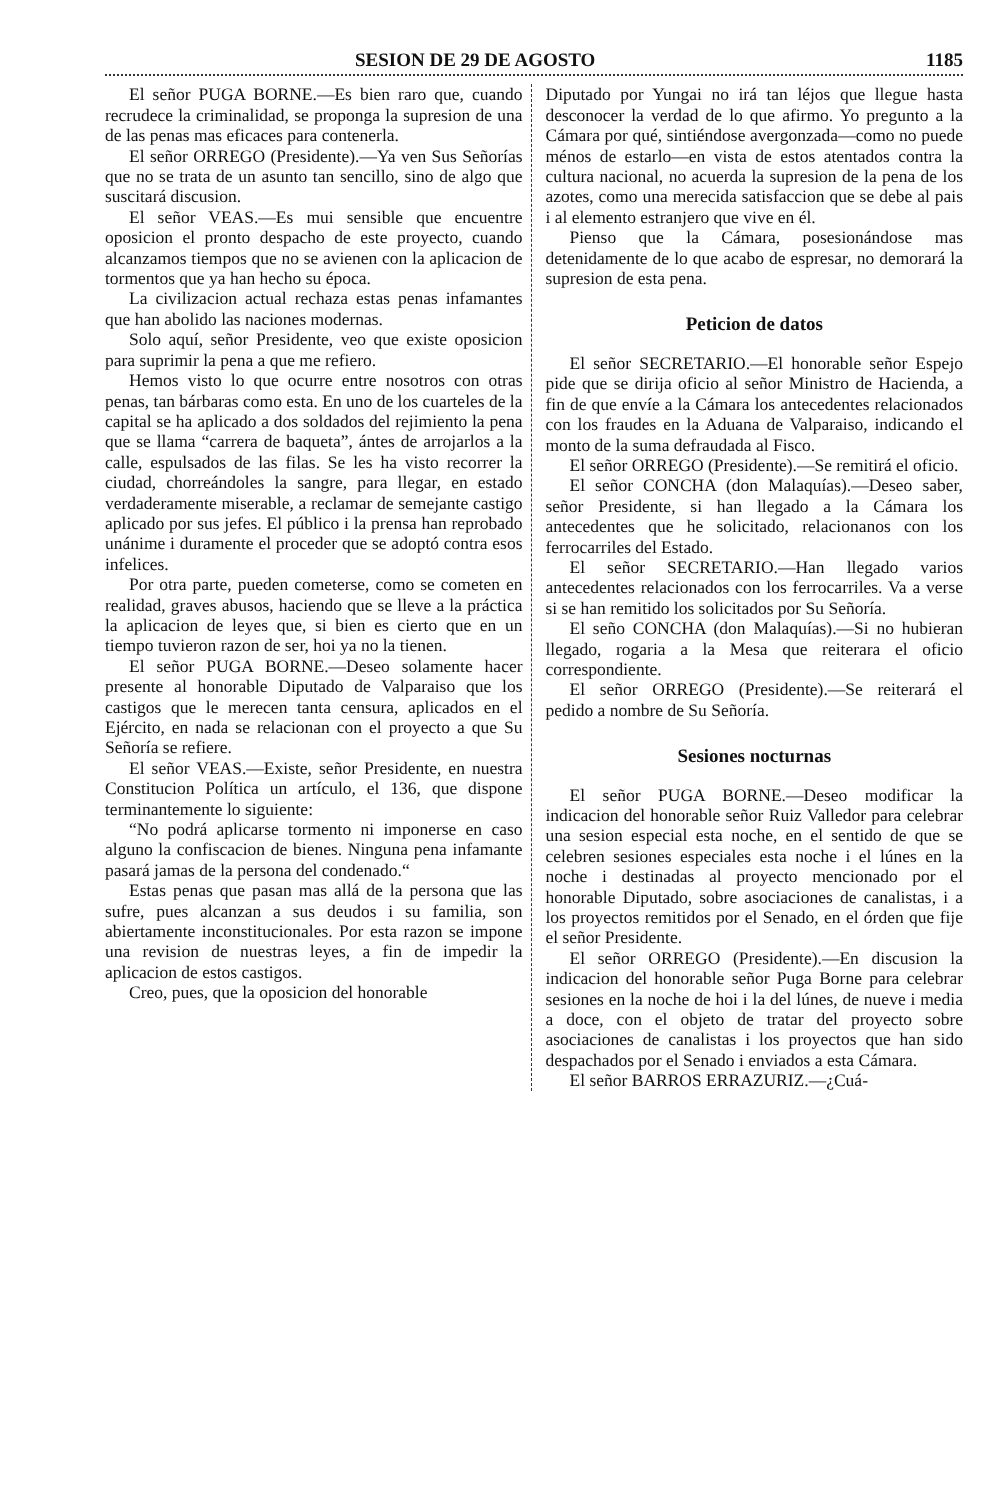SESION DE 29 DE AGOSTO 1185
El señor PUGA BORNE.—Es bien raro que, cuando recrudece la criminalidad, se proponga la supresion de una de las penas mas eficaces para contenerla.
El señor ORREGO (Presidente).—Ya ven Sus Señorías que no se trata de un asunto tan sencillo, sino de algo que suscitará discusion.
El señor VEAS.—Es mui sensible que encuentre oposicion el pronto despacho de este proyecto, cuando alcanzamos tiempos que no se avienen con la aplicacion de tormentos que ya han hecho su época.
La civilizacion actual rechaza estas penas infamantes que han abolido las naciones modernas.
Solo aquí, señor Presidente, veo que existe oposicion para suprimir la pena a que me refiero.
Hemos visto lo que ocurre entre nosotros con otras penas, tan bárbaras como esta. En uno de los cuarteles de la capital se ha aplicado a dos soldados del rejimiento la pena que se llama “carrera de baqueta”, ántes de arrojarlos a la calle, espulsados de las filas. Se les ha visto recorrer la ciudad, chorreándoles la sangre, para llegar, en estado verdaderamente miserable, a reclamar de semejante castigo aplicado por sus jefes. El público i la prensa han reprobado unánime i duramente el proceder que se adoptó contra esos infelices.
Por otra parte, pueden cometerse, como se cometen en realidad, graves abusos, haciendo que se lleve a la práctica la aplicacion de leyes que, si bien es cierto que en un tiempo tuvieron razon de ser, hoi ya no la tienen.
El señor PUGA BORNE.—Deseo solamente hacer presente al honorable Diputado de Valparaiso que los castigos que le merecen tanta censura, aplicados en el Ejército, en nada se relacionan con el proyecto a que Su Señoría se refiere.
El señor VEAS.—Existe, señor Presidente, en nuestra Constitucion Política un artículo, el 136, que dispone terminantemente lo siguiente:
“No podrá aplicarse tormento ni imponerse en caso alguno la confiscacion de bienes. Ninguna pena infamante pasará jamas de la persona del condenado.“
Estas penas que pasan mas allá de la persona que las sufre, pues alcanzan a sus deudos i su familia, son abiertamente inconstitucionales. Por esta razon se impone una revision de nuestras leyes, a fin de impedir la aplicacion de estos castigos.
Creo, pues, que la oposicion del honorable
Diputado por Yungai no irá tan léjos que llegue hasta desconocer la verdad de lo que afirmo. Yo pregunto a la Cámara por qué, sintiéndose avergonzada—como no puede ménos de estarlo—en vista de estos atentados contra la cultura nacional, no acuerda la supresion de la pena de los azotes, como una merecida satisfaccion que se debe al pais i al elemento estranjero que vive en él.
Pienso que la Cámara, posesionándose mas detenidamente de lo que acabo de espresar, no demorará la supresion de esta pena.
Peticion de datos
El señor SECRETARIO.—El honorable señor Espejo pide que se dirija oficio al señor Ministro de Hacienda, a fin de que envíe a la Cámara los antecedentes relacionados con los fraudes en la Aduana de Valparaiso, indicando el monto de la suma defraudada al Fisco.
El señor ORREGO (Presidente).—Se remitirá el oficio.
El señor CONCHA (don Malaquías).—Deseo saber, señor Presidente, si han llegado a la Cámara los antecedentes que he solicitado, relacionanos con los ferrocarriles del Estado.
El señor SECRETARIO.—Han llegado varios antecedentes relacionados con los ferrocarriles. Va a verse si se han remitido los solicitados por Su Señoría.
El seño CONCHA (don Malaquías).—Si no hubieran llegado, rogaria a la Mesa que reiterara el oficio correspondiente.
El señor ORREGO (Presidente).—Se reiterará el pedido a nombre de Su Señoría.
Sesiones nocturnas
El señor PUGA BORNE.—Deseo modificar la indicacion del honorable señor Ruiz Valledor para celebrar una sesion especial esta noche, en el sentido de que se celebren sesiones especiales esta noche i el lúnes en la noche i destinadas al proyecto mencionado por el honorable Diputado, sobre asociaciones de canalistas, i a los proyectos remitidos por el Senado, en el órden que fije el señor Presidente.
El señor ORREGO (Presidente).—En discusion la indicacion del honorable señor Puga Borne para celebrar sesiones en la noche de hoi i la del lúnes, de nueve i media a doce, con el objeto de tratar del proyecto sobre asociaciones de canalistas i los proyectos que han sido despachados por el Senado i enviados a esta Cámara.
El señor BARROS ERRAZURIZ.—¿Cuá-